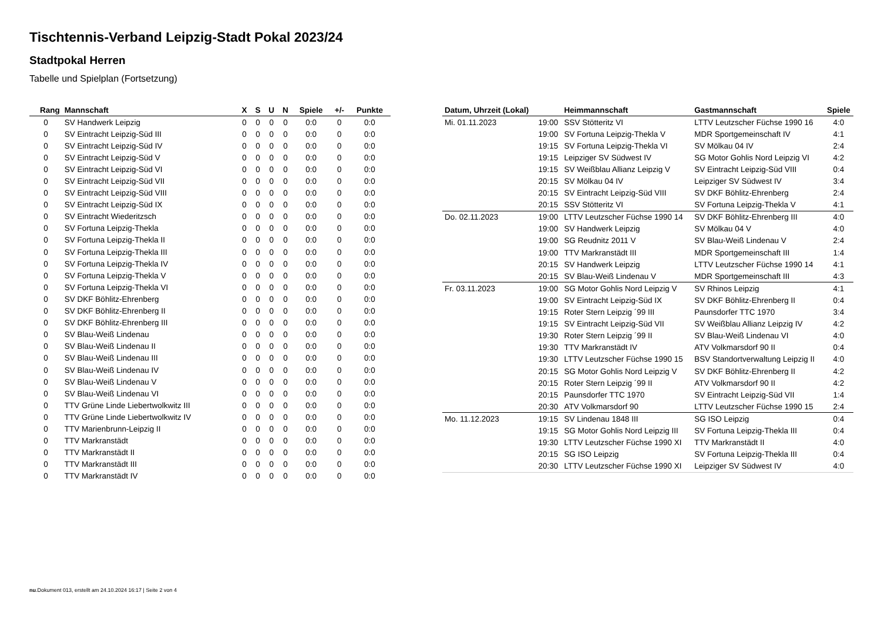Tischtennis-Verband Leipzig-Stadt Pokal 2023/24
Stadtpokal Herren
Tabelle und Spielplan (Fortsetzung)
| Rang | Mannschaft | X | S | U | N | Spiele | +/- | Punkte |
| --- | --- | --- | --- | --- | --- | --- | --- | --- |
| 0 | SV Handwerk Leipzig | 0 | 0 | 0 | 0 | 0:0 | 0 | 0:0 |
| 0 | SV Eintracht Leipzig-Süd III | 0 | 0 | 0 | 0 | 0:0 | 0 | 0:0 |
| 0 | SV Eintracht Leipzig-Süd IV | 0 | 0 | 0 | 0 | 0:0 | 0 | 0:0 |
| 0 | SV Eintracht Leipzig-Süd V | 0 | 0 | 0 | 0 | 0:0 | 0 | 0:0 |
| 0 | SV Eintracht Leipzig-Süd VI | 0 | 0 | 0 | 0 | 0:0 | 0 | 0:0 |
| 0 | SV Eintracht Leipzig-Süd VII | 0 | 0 | 0 | 0 | 0:0 | 0 | 0:0 |
| 0 | SV Eintracht Leipzig-Süd VIII | 0 | 0 | 0 | 0 | 0:0 | 0 | 0:0 |
| 0 | SV Eintracht Leipzig-Süd IX | 0 | 0 | 0 | 0 | 0:0 | 0 | 0:0 |
| 0 | SV Eintracht Wiederitzsch | 0 | 0 | 0 | 0 | 0:0 | 0 | 0:0 |
| 0 | SV Fortuna Leipzig-Thekla | 0 | 0 | 0 | 0 | 0:0 | 0 | 0:0 |
| 0 | SV Fortuna Leipzig-Thekla II | 0 | 0 | 0 | 0 | 0:0 | 0 | 0:0 |
| 0 | SV Fortuna Leipzig-Thekla III | 0 | 0 | 0 | 0 | 0:0 | 0 | 0:0 |
| 0 | SV Fortuna Leipzig-Thekla IV | 0 | 0 | 0 | 0 | 0:0 | 0 | 0:0 |
| 0 | SV Fortuna Leipzig-Thekla V | 0 | 0 | 0 | 0 | 0:0 | 0 | 0:0 |
| 0 | SV Fortuna Leipzig-Thekla VI | 0 | 0 | 0 | 0 | 0:0 | 0 | 0:0 |
| 0 | SV DKF Böhlitz-Ehrenberg | 0 | 0 | 0 | 0 | 0:0 | 0 | 0:0 |
| 0 | SV DKF Böhlitz-Ehrenberg II | 0 | 0 | 0 | 0 | 0:0 | 0 | 0:0 |
| 0 | SV DKF Böhlitz-Ehrenberg III | 0 | 0 | 0 | 0 | 0:0 | 0 | 0:0 |
| 0 | SV Blau-Weiß Lindenau | 0 | 0 | 0 | 0 | 0:0 | 0 | 0:0 |
| 0 | SV Blau-Weiß Lindenau II | 0 | 0 | 0 | 0 | 0:0 | 0 | 0:0 |
| 0 | SV Blau-Weiß Lindenau III | 0 | 0 | 0 | 0 | 0:0 | 0 | 0:0 |
| 0 | SV Blau-Weiß Lindenau IV | 0 | 0 | 0 | 0 | 0:0 | 0 | 0:0 |
| 0 | SV Blau-Weiß Lindenau V | 0 | 0 | 0 | 0 | 0:0 | 0 | 0:0 |
| 0 | SV Blau-Weiß Lindenau VI | 0 | 0 | 0 | 0 | 0:0 | 0 | 0:0 |
| 0 | TTV Grüne Linde Liebertwolkwitz III | 0 | 0 | 0 | 0 | 0:0 | 0 | 0:0 |
| 0 | TTV Grüne Linde Liebertwolkwitz IV | 0 | 0 | 0 | 0 | 0:0 | 0 | 0:0 |
| 0 | TTV Marienbrunn-Leipzig II | 0 | 0 | 0 | 0 | 0:0 | 0 | 0:0 |
| 0 | TTV Markranstädt | 0 | 0 | 0 | 0 | 0:0 | 0 | 0:0 |
| 0 | TTV Markranstädt II | 0 | 0 | 0 | 0 | 0:0 | 0 | 0:0 |
| 0 | TTV Markranstädt III | 0 | 0 | 0 | 0 | 0:0 | 0 | 0:0 |
| 0 | TTV Markranstädt IV | 0 | 0 | 0 | 0 | 0:0 | 0 | 0:0 |
| Datum, Uhrzeit (Lokal) | | Heimmannschaft | Gastmannschaft | Spiele |
| --- | --- | --- | --- | --- |
| Mi. 01.11.2023 | 19:00 | SSV Stötteritz VI | LTTV Leutzscher Füchse 1990 16 | 4:0 |
| | 19:00 | SV Fortuna Leipzig-Thekla V | MDR Sportgemeinschaft IV | 4:1 |
| | 19:15 | SV Fortuna Leipzig-Thekla VI | SV Mölkau 04 IV | 2:4 |
| | 19:15 | Leipziger SV Südwest IV | SG Motor Gohlis Nord Leipzig VI | 4:2 |
| | 19:15 | SV Weißblau Allianz Leipzig V | SV Eintracht Leipzig-Süd VIII | 0:4 |
| | 20:15 | SV Mölkau 04 IV | Leipziger SV Südwest IV | 3:4 |
| | 20:15 | SV Eintracht Leipzig-Süd VIII | SV DKF Böhlitz-Ehrenberg | 2:4 |
| | 20:15 | SSV Stötteritz VI | SV Fortuna Leipzig-Thekla V | 4:1 |
| Do. 02.11.2023 | 19:00 | LTTV Leutzscher Füchse 1990 14 | SV DKF Böhlitz-Ehrenberg III | 4:0 |
| | 19:00 | SV Handwerk Leipzig | SV Mölkau 04 V | 4:0 |
| | 19:00 | SG Reudnitz 2011 V | SV Blau-Weiß Lindenau V | 2:4 |
| | 19:00 | TTV Markranstädt III | MDR Sportgemeinschaft III | 1:4 |
| | 20:15 | SV Handwerk Leipzig | LTTV Leutzscher Füchse 1990 14 | 4:1 |
| | 20:15 | SV Blau-Weiß Lindenau V | MDR Sportgemeinschaft III | 4:3 |
| Fr. 03.11.2023 | 19:00 | SG Motor Gohlis Nord Leipzig V | SV Rhinos Leipzig | 4:1 |
| | 19:00 | SV Eintracht Leipzig-Süd IX | SV DKF Böhlitz-Ehrenberg II | 0:4 |
| | 19:15 | Roter Stern Leipzig ´99 III | Paunsdorfer TTC 1970 | 3:4 |
| | 19:15 | SV Eintracht Leipzig-Süd VII | SV Weißblau Allianz Leipzig IV | 4:2 |
| | 19:30 | Roter Stern Leipzig ´99 II | SV Blau-Weiß Lindenau VI | 4:0 |
| | 19:30 | TTV Markranstädt IV | ATV Volkmarsdorf 90 II | 0:4 |
| | 19:30 | LTTV Leutzscher Füchse 1990 15 | BSV Standortverwaltung Leipzig II | 4:0 |
| | 20:15 | SG Motor Gohlis Nord Leipzig V | SV DKF Böhlitz-Ehrenberg II | 4:2 |
| | 20:15 | Roter Stern Leipzig ´99 II | ATV Volkmarsdorf 90 II | 4:2 |
| | 20:15 | Paunsdorfer TTC 1970 | SV Eintracht Leipzig-Süd VII | 1:4 |
| | 20:30 | ATV Volkmarsdorf 90 | LTTV Leutzscher Füchse 1990 15 | 2:4 |
| Mo. 11.12.2023 | 19:15 | SV Lindenau 1848 III | SG ISO Leipzig | 0:4 |
| | 19:15 | SG Motor Gohlis Nord Leipzig III | SV Fortuna Leipzig-Thekla III | 0:4 |
| | 19:30 | LTTV Leutzscher Füchse 1990 XI | TTV Markranstädt II | 4:0 |
| | 20:15 | SG ISO Leipzig | SV Fortuna Leipzig-Thekla III | 0:4 |
| | 20:30 | LTTV Leutzscher Füchse 1990 XI | Leipziger SV Südwest IV | 4:0 |
nu.Dokument 013, erstellt am 24.10.2024 16:17 | Seite 2 von 4